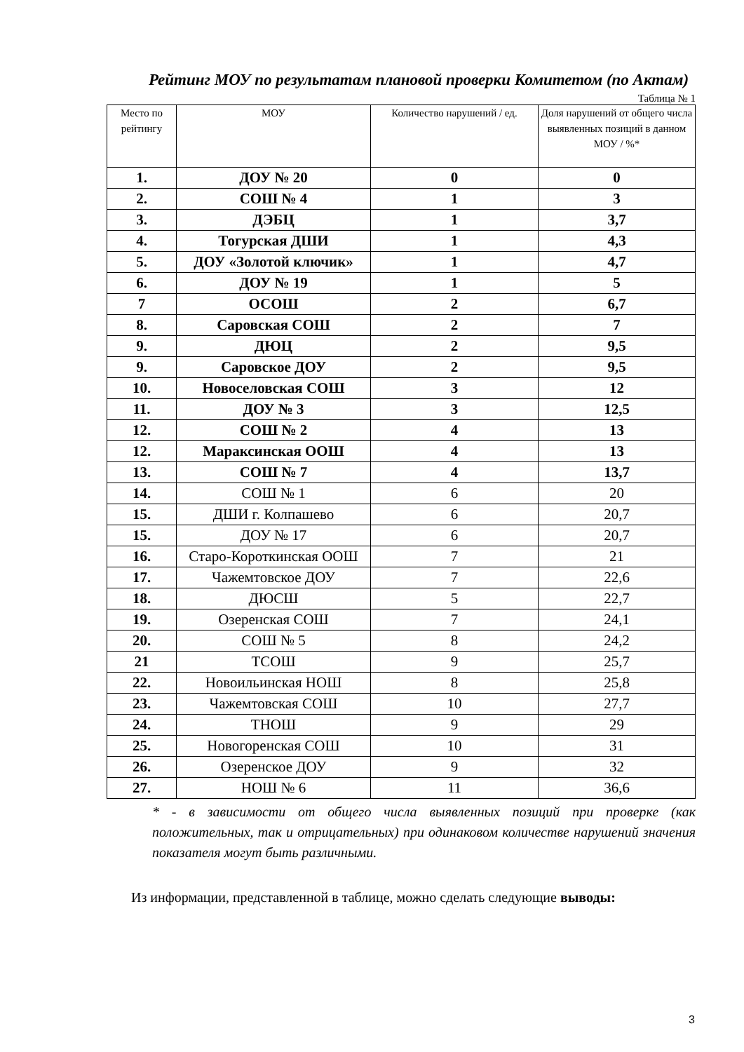Рейтинг МОУ по результатам плановой проверки Комитетом (по Актам)
Таблица № 1
| Место по рейтингу | МОУ | Количество нарушений / ед. | Доля нарушений от общего числа выявленных позиций в данном МОУ / %* |
| --- | --- | --- | --- |
| 1. | ДОУ № 20 | 0 | 0 |
| 2. | СОШ № 4 | 1 | 3 |
| 3. | ДЭБЦ | 1 | 3,7 |
| 4. | Тогурская ДШИ | 1 | 4,3 |
| 5. | ДОУ «Золотой ключик» | 1 | 4,7 |
| 6. | ДОУ № 19 | 1 | 5 |
| 7 | ОСОШ | 2 | 6,7 |
| 8. | Саровская СОШ | 2 | 7 |
| 9. | ДЮЦ | 2 | 9,5 |
| 9. | Саровское ДОУ | 2 | 9,5 |
| 10. | Новоселовская СОШ | 3 | 12 |
| 11. | ДОУ № 3 | 3 | 12,5 |
| 12. | СОШ № 2 | 4 | 13 |
| 12. | Мараксинская ООШ | 4 | 13 |
| 13. | СОШ № 7 | 4 | 13,7 |
| 14. | СОШ № 1 | 6 | 20 |
| 15. | ДШИ г. Колпашево | 6 | 20,7 |
| 15. | ДОУ № 17 | 6 | 20,7 |
| 16. | Старо-Короткинская ООШ | 7 | 21 |
| 17. | Чажемтовское ДОУ | 7 | 22,6 |
| 18. | ДЮСШ | 5 | 22,7 |
| 19. | Озеренская СОШ | 7 | 24,1 |
| 20. | СОШ № 5 | 8 | 24,2 |
| 21 | ТСОШ | 9 | 25,7 |
| 22. | Новоильинская НОШ | 8 | 25,8 |
| 23. | Чажемтовская СОШ | 10 | 27,7 |
| 24. | ТНОШ | 9 | 29 |
| 25. | Новогоренская СОШ | 10 | 31 |
| 26. | Озеренское ДОУ | 9 | 32 |
| 27. | НОШ № 6 | 11 | 36,6 |
* - в зависимости от общего числа выявленных позиций при проверке (как положительных, так и отрицательных) при одинаковом количестве нарушений значения показателя могут быть различными.
Из информации, представленной в таблице, можно сделать следующие выводы:
3